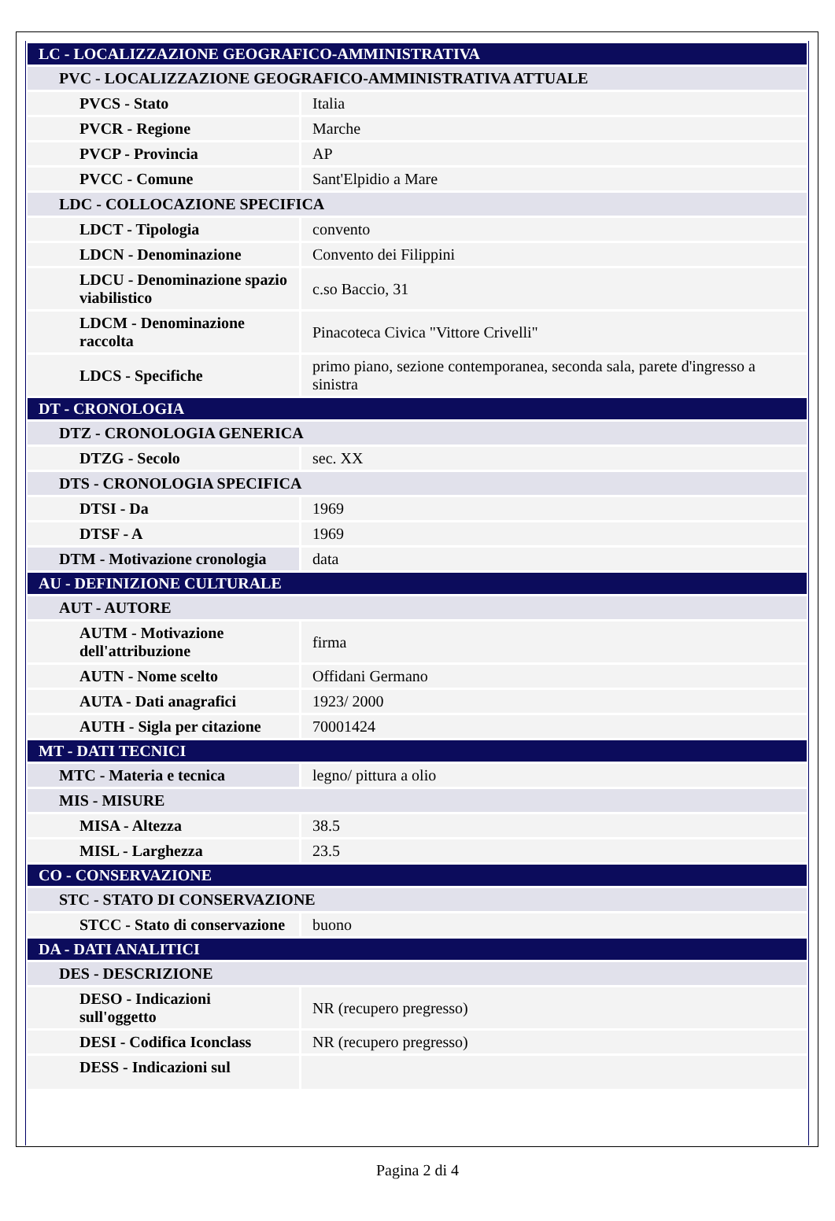| LC - LOCALIZZAZIONE GEOGRAFICO-AMMINISTRATIVA | |
| PVC - LOCALIZZAZIONE GEOGRAFICO-AMMINISTRATIVA ATTUALE | |
| PVCS - Stato | Italia |
| PVCR - Regione | Marche |
| PVCP - Provincia | AP |
| PVCC - Comune | Sant'Elpidio a Mare |
| LDC - COLLOCAZIONE SPECIFICA | |
| LDCT - Tipologia | convento |
| LDCN - Denominazione | Convento dei Filippini |
| LDCU - Denominazione spazio viabilistico | c.so Baccio, 31 |
| LDCM - Denominazione raccolta | Pinacoteca Civica "Vittore Crivelli" |
| LDCS - Specifiche | primo piano, sezione contemporanea, seconda sala, parete d'ingresso a sinistra |
| DT - CRONOLOGIA | |
| DTZ - CRONOLOGIA GENERICA | |
| DTZG - Secolo | sec. XX |
| DTS - CRONOLOGIA SPECIFICA | |
| DTSI - Da | 1969 |
| DTSF - A | 1969 |
| DTM - Motivazione cronologia | data |
| AU - DEFINIZIONE CULTURALE | |
| AUT - AUTORE | |
| AUTM - Motivazione dell'attribuzione | firma |
| AUTN - Nome scelto | Offidani Germano |
| AUTA - Dati anagrafici | 1923/ 2000 |
| AUTH - Sigla per citazione | 70001424 |
| MT - DATI TECNICI | |
| MTC - Materia e tecnica | legno/ pittura a olio |
| MIS - MISURE | |
| MISA - Altezza | 38.5 |
| MISL - Larghezza | 23.5 |
| CO - CONSERVAZIONE | |
| STC - STATO DI CONSERVAZIONE | |
| STCC - Stato di conservazione | buono |
| DA - DATI ANALITICI | |
| DES - DESCRIZIONE | |
| DESO - Indicazioni sull'oggetto | NR (recupero pregresso) |
| DESI - Codifica Iconclass | NR (recupero pregresso) |
| DESS - Indicazioni sul | |
Pagina 2 di 4